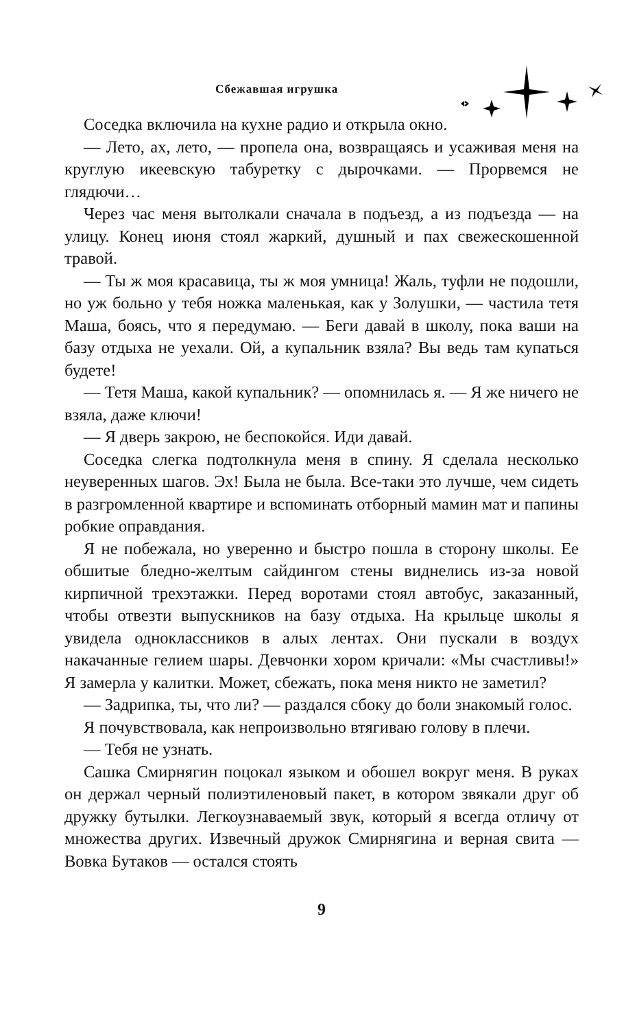Сбежавшая игрушка
Соседка включила на кухне радио и открыла окно.
— Лето, ах, лето, — пропела она, возвращаясь и усаживая меня на круглую икеевскую табуретку с дырочками. — Прорвемся не глядючи…
Через час меня вытолкали сначала в подъезд, а из подъезда — на улицу. Конец июня стоял жаркий, душный и пах свежескошенной травой.
— Ты ж моя красавица, ты ж моя умница! Жаль, туфли не подошли, но уж больно у тебя ножка маленькая, как у Золушки, — частила тетя Маша, боясь, что я передумаю. — Беги давай в школу, пока ваши на базу отдыха не уехали. Ой, а купальник взяла? Вы ведь там купаться будете!
— Тетя Маша, какой купальник? — опомнилась я. — Я же ничего не взяла, даже ключи!
— Я дверь закрою, не беспокойся. Иди давай.
Соседка слегка подтолкнула меня в спину. Я сделала несколько неуверенных шагов. Эх! Была не была. Все-таки это лучше, чем сидеть в разгромленной квартире и вспоминать отборный мамин мат и папины робкие оправдания.
Я не побежала, но уверенно и быстро пошла в сторону школы. Ее обшитые бледно-желтым сайдингом стены виднелись из-за новой кирпичной трехэтажки. Перед воротами стоял автобус, заказанный, чтобы отвезти выпускников на базу отдыха. На крыльце школы я увидела одноклассников в алых лентах. Они пускали в воздух накачанные гелием шары. Девчонки хором кричали: «Мы счастливы!» Я замерла у калитки. Может, сбежать, пока меня никто не заметил?
— Задрипка, ты, что ли? — раздался сбоку до боли знакомый голос.
Я почувствовала, как непроизвольно втягиваю голову в плечи.
— Тебя не узнать.
Сашка Смирнягин поцокал языком и обошел вокруг меня. В руках он держал черный полиэтиленовый пакет, в котором звякали друг об дружку бутылки. Легкоузнаваемый звук, который я всегда отличу от множества других. Извечный дружок Смирнягина и верная свита — Вовка Бутаков — остался стоять
9